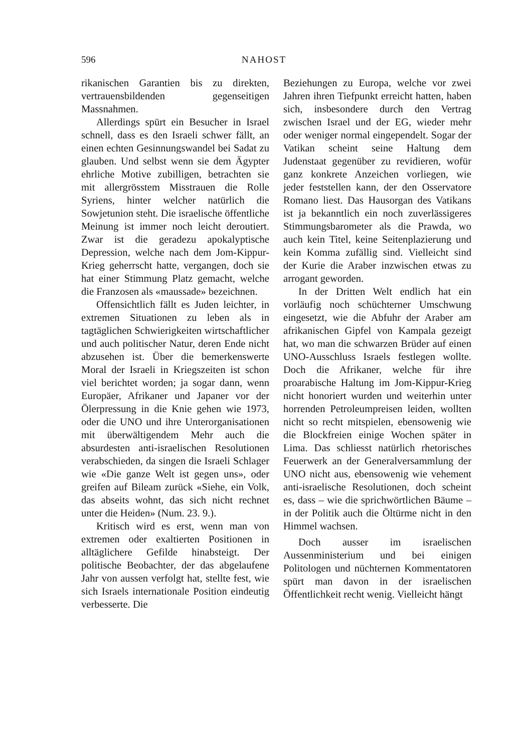596 NAHOST
rikanischen Garantien bis zu direkten, vertrauensbildenden gegenseitigen Massnahmen.
Allerdings spürt ein Besucher in Israel schnell, dass es den Israeli schwer fällt, an einen echten Gesinnungswandel bei Sadat zu glauben. Und selbst wenn sie dem Ägypter ehrliche Motive zubilligen, betrachten sie mit allergrösstem Misstrauen die Rolle Syriens, hinter welcher natürlich die Sowjetunion steht. Die israelische öffentliche Meinung ist immer noch leicht deroutiert. Zwar ist die geradezu apokalyptische Depression, welche nach dem Jom-Kippur-Krieg geherrscht hatte, vergangen, doch sie hat einer Stimmung Platz gemacht, welche die Franzosen als «maussade» bezeichnen.
Offensichtlich fällt es Juden leichter, in extremen Situationen zu leben als in tagtäglichen Schwierigkeiten wirtschaftlicher und auch politischer Natur, deren Ende nicht abzusehen ist. Über die bemerkenswerte Moral der Israeli in Kriegszeiten ist schon viel berichtet worden; ja sogar dann, wenn Europäer, Afrikaner und Japaner vor der Ölerpressung in die Knie gehen wie 1973, oder die UNO und ihre Unterorganisationen mit überwältigendem Mehr auch die absurdesten anti-israelischen Resolutionen verabschieden, da singen die Israeli Schlager wie «Die ganze Welt ist gegen uns», oder greifen auf Bileam zurück «Siehe, ein Volk, das abseits wohnt, das sich nicht rechnet unter die Heiden» (Num. 23. 9.).
Kritisch wird es erst, wenn man von extremen oder exaltierten Positionen in alltäglichere Gefilde hinabsteigt. Der politische Beobachter, der das abgelaufene Jahr von aussen verfolgt hat, stellte fest, wie sich Israels internationale Position eindeutig verbesserte. Die
Beziehungen zu Europa, welche vor zwei Jahren ihren Tiefpunkt erreicht hatten, haben sich, insbesondere durch den Vertrag zwischen Israel und der EG, wieder mehr oder weniger normal eingependelt. Sogar der Vatikan scheint seine Haltung dem Judenstaat gegenüber zu revidieren, wofür ganz konkrete Anzeichen vorliegen, wie jeder feststellen kann, der den Osservatore Romano liest. Das Hausorgan des Vatikans ist ja bekanntlich ein noch zuverlässigeres Stimmungsbarometer als die Prawda, wo auch kein Titel, keine Seitenplazierung und kein Komma zufällig sind. Vielleicht sind der Kurie die Araber inzwischen etwas zu arrogant geworden.
In der Dritten Welt endlich hat ein vorläufig noch schüchterner Umschwung eingesetzt, wie die Abfuhr der Araber am afrikanischen Gipfel von Kampala gezeigt hat, wo man die schwarzen Brüder auf einen UNO-Ausschluss Israels festlegen wollte. Doch die Afrikaner, welche für ihre proarabische Haltung im Jom-Kippur-Krieg nicht honoriert wurden und weiterhin unter horrenden Petroleumpreisen leiden, wollten nicht so recht mitspielen, ebensowenig wie die Blockfreien einige Wochen später in Lima. Das schliesst natürlich rhetorisches Feuerwerk an der Generalversammlung der UNO nicht aus, ebensowenig wie vehement anti-israelische Resolutionen, doch scheint es, dass – wie die sprichwörtlichen Bäume – in der Politik auch die Öltürme nicht in den Himmel wachsen.
Doch ausser im israelischen Aussenministerium und bei einigen Politologen und nüchternen Kommentatoren spürt man davon in der israelischen Öffentlichkeit recht wenig. Vielleicht hängt